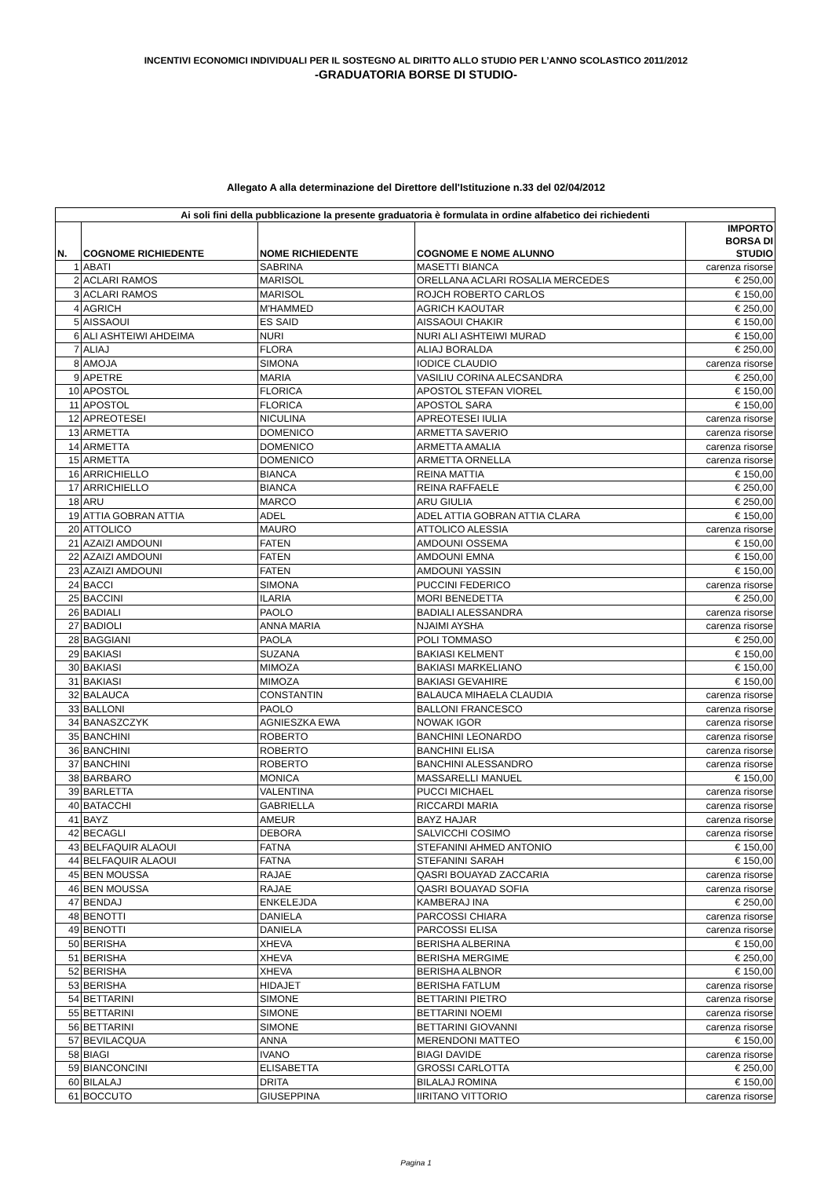INCENTIVI ECONOMICI INDIVIDUALI PER IL SOSTEGNO AL DIRITTO ALLO STUDIO PER L’ANNO SCOLASTICO 2011/2012
-GRADUATORIA BORSE DI STUDIO-
Allegato A alla determinazione del Direttore dell'Istituzione n.33 del 02/04/2012
| Ai soli fini della pubblicazione la presente graduatoria è formulata in ordine alfabetico dei richiedenti | | | | |
| --- | --- | --- | --- | --- |
| N. | COGNOME RICHIEDENTE | NOME RICHIEDENTE | COGNOME E NOME ALUNNO | IMPORTO BORSA DI STUDIO |
| 1 | ABATI | SABRINA | MASETTI BIANCA | carenza risorse |
| 2 | ACLARI RAMOS | MARISOL | ORELLANA ACLARI ROSALIA MERCEDES | € 250,00 |
| 3 | ACLARI RAMOS | MARISOL | ROJCH ROBERTO CARLOS | € 150,00 |
| 4 | AGRICH | M'HAMMED | AGRICH KAOUTAR | € 250,00 |
| 5 | AISSAOUI | ES SAID | AISSAOUI CHAKIR | € 150,00 |
| 6 | ALI ASHTEIWI AHDEIMA | NURI | NURI ALI ASHTEIWI MURAD | € 150,00 |
| 7 | ALIAJ | FLORA | ALIAJ BORALDA | € 250,00 |
| 8 | AMOJA | SIMONA | IODICE CLAUDIO | carenza risorse |
| 9 | APETRE | MARIA | VASILIU CORINA ALECSANDRA | € 250,00 |
| 10 | APOSTOL | FLORICA | APOSTOL STEFAN VIOREL | € 150,00 |
| 11 | APOSTOL | FLORICA | APOSTOL SARA | € 150,00 |
| 12 | APREOTESEI | NICULINA | APREOTESEI IULIA | carenza risorse |
| 13 | ARMETTA | DOMENICO | ARMETTA SAVERIO | carenza risorse |
| 14 | ARMETTA | DOMENICO | ARMETTA AMALIA | carenza risorse |
| 15 | ARMETTA | DOMENICO | ARMETTA ORNELLA | carenza risorse |
| 16 | ARRICHIELLO | BIANCA | REINA MATTIA | € 150,00 |
| 17 | ARRICHIELLO | BIANCA | REINA RAFFAELE | € 250,00 |
| 18 | ARU | MARCO | ARU GIULIA | € 250,00 |
| 19 | ATTIA GOBRAN ATTIA | ADEL | ADEL ATTIA GOBRAN ATTIA CLARA | € 150,00 |
| 20 | ATTOLICO | MAURO | ATTOLICO ALESSIA | carenza risorse |
| 21 | AZAIZI AMDOUNI | FATEN | AMDOUNI OSSEMA | € 150,00 |
| 22 | AZAIZI AMDOUNI | FATEN | AMDOUNI EMNA | € 150,00 |
| 23 | AZAIZI AMDOUNI | FATEN | AMDOUNI YASSIN | € 150,00 |
| 24 | BACCI | SIMONA | PUCCINI FEDERICO | carenza risorse |
| 25 | BACCINI | ILARIA | MORI BENEDETTA | € 250,00 |
| 26 | BADIALI | PAOLO | BADIALI ALESSANDRA | carenza risorse |
| 27 | BADIOLI | ANNA MARIA | NJAIMI AYSHA | carenza risorse |
| 28 | BAGGIANI | PAOLA | POLI TOMMASO | € 250,00 |
| 29 | BAKIASI | SUZANA | BAKIASI KELMENT | € 150,00 |
| 30 | BAKIASI | MIMOZA | BAKIASI MARKELIANO | € 150,00 |
| 31 | BAKIASI | MIMOZA | BAKIASI GEVAHIRE | € 150,00 |
| 32 | BALAUCA | CONSTANTIN | BALAUCA MIHAELA CLAUDIA | carenza risorse |
| 33 | BALLONI | PAOLO | BALLONI FRANCESCO | carenza risorse |
| 34 | BANASZCZYK | AGNIESZKA EWA | NOWAK IGOR | carenza risorse |
| 35 | BANCHINI | ROBERTO | BANCHINI LEONARDO | carenza risorse |
| 36 | BANCHINI | ROBERTO | BANCHINI ELISA | carenza risorse |
| 37 | BANCHINI | ROBERTO | BANCHINI ALESSANDRO | carenza risorse |
| 38 | BARBARO | MONICA | MASSARELLI MANUEL | € 150,00 |
| 39 | BARLETTA | VALENTINA | PUCCI MICHAEL | carenza risorse |
| 40 | BATACCHI | GABRIELLA | RICCARDI MARIA | carenza risorse |
| 41 | BAYZ | AMEUR | BAYZ HAJAR | carenza risorse |
| 42 | BECAGLI | DEBORA | SALVICCHI COSIMO | carenza risorse |
| 43 | BELFAQUIR ALAOUI | FATNA | STEFANINI AHMED ANTONIO | € 150,00 |
| 44 | BELFAQUIR ALAOUI | FATNA | STEFANINI SARAH | € 150,00 |
| 45 | BEN MOUSSA | RAJAE | QASRI BOUAYAD ZACCARIA | carenza risorse |
| 46 | BEN MOUSSA | RAJAE | QASRI BOUAYAD SOFIA | carenza risorse |
| 47 | BENDAJ | ENKELEJDA | KAMBERAJ INA | € 250,00 |
| 48 | BENOTTI | DANIELA | PARCOSSI CHIARA | carenza risorse |
| 49 | BENOTTI | DANIELA | PARCOSSI ELISA | carenza risorse |
| 50 | BERISHA | XHEVA | BERISHA ALBERINA | € 150,00 |
| 51 | BERISHA | XHEVA | BERISHA MERGIME | € 250,00 |
| 52 | BERISHA | XHEVA | BERISHA ALBNOR | € 150,00 |
| 53 | BERISHA | HIDAJET | BERISHA FATLUM | carenza risorse |
| 54 | BETTARINI | SIMONE | BETTARINI PIETRO | carenza risorse |
| 55 | BETTARINI | SIMONE | BETTARINI NOEMI | carenza risorse |
| 56 | BETTARINI | SIMONE | BETTARINI GIOVANNI | carenza risorse |
| 57 | BEVILACQUA | ANNA | MERENDONI MATTEO | € 150,00 |
| 58 | BIAGI | IVANO | BIAGI DAVIDE | carenza risorse |
| 59 | BIANCONCINI | ELISABETTA | GROSSI CARLOTTA | € 250,00 |
| 60 | BILALAJ | DRITA | BILALAJ ROMINA | € 150,00 |
| 61 | BOCCUTO | GIUSEPPINA | IIRITANO VITTORIO | carenza risorse |
Pagina 1